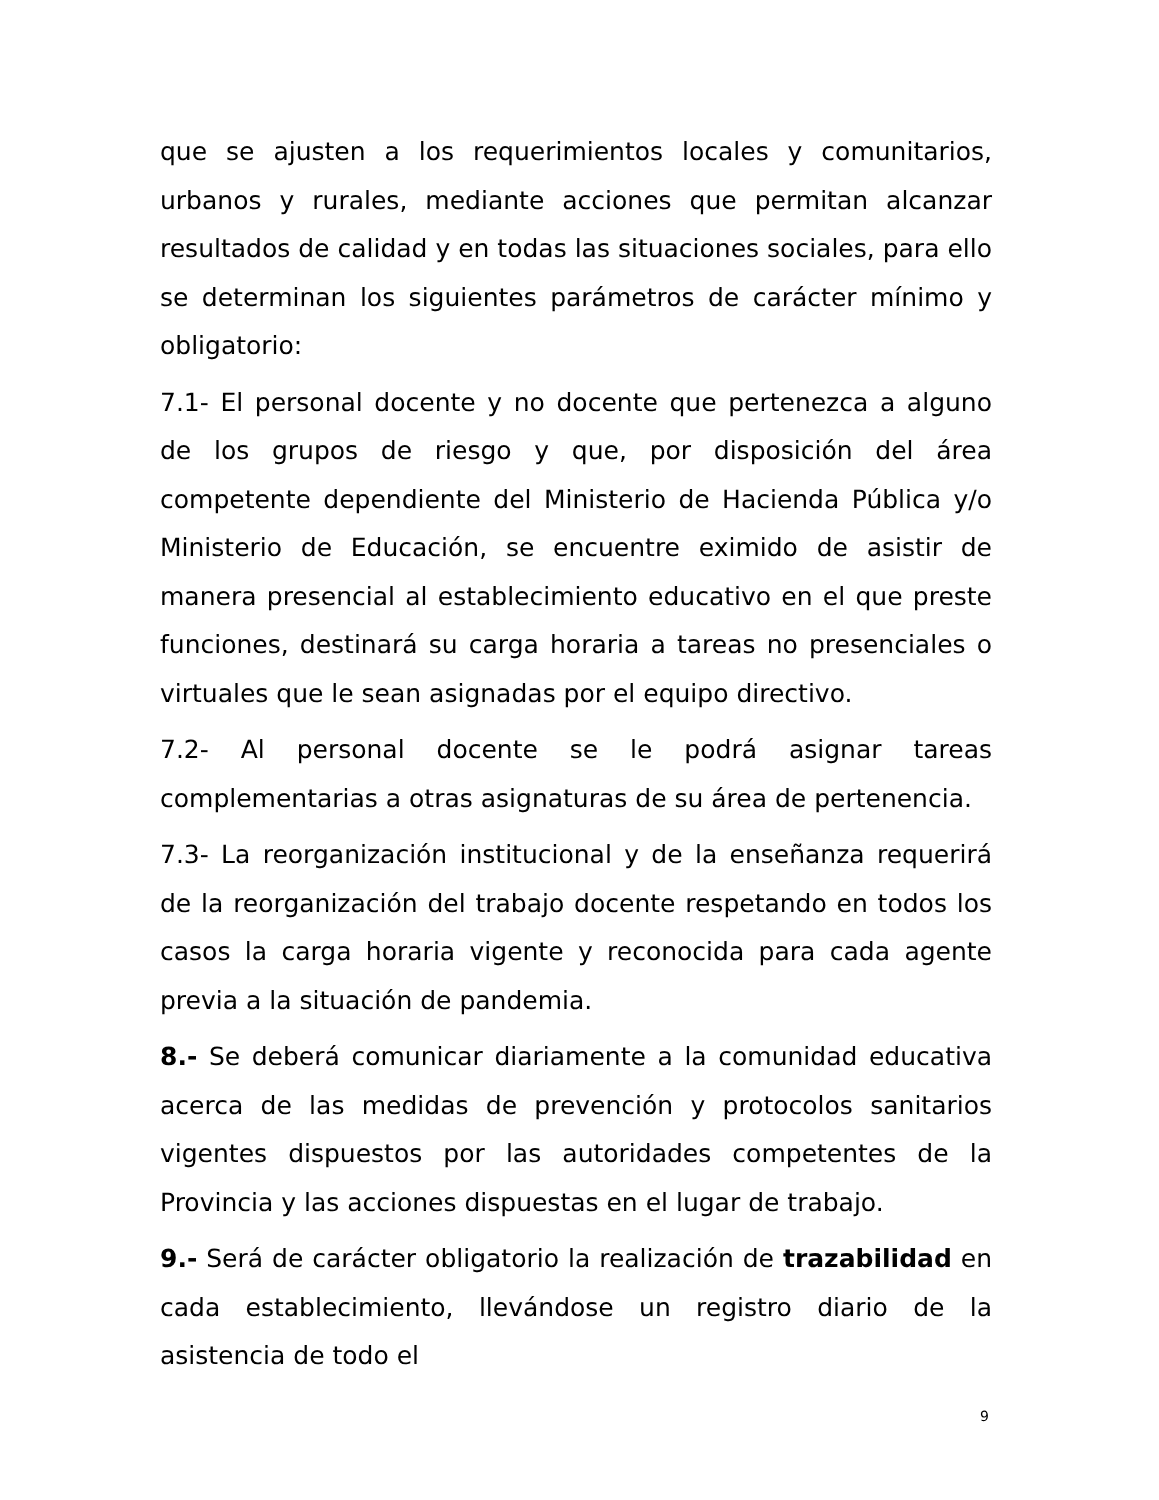que se ajusten a los requerimientos locales y comunitarios, urbanos y rurales, mediante acciones que permitan alcanzar resultados de calidad y en todas las situaciones sociales, para ello se determinan los siguientes parámetros de carácter mínimo y obligatorio:
7.1- El personal docente y no docente que pertenezca a alguno de los grupos de riesgo y que, por disposición del área competente dependiente del Ministerio de Hacienda Pública y/o Ministerio de Educación, se encuentre eximido de asistir de manera presencial al establecimiento educativo en el que preste funciones, destinará su carga horaria a tareas no presenciales o virtuales que le sean asignadas por el equipo directivo.
7.2- Al personal docente se le podrá asignar tareas complementarias a otras asignaturas de su área de pertenencia.
7.3- La reorganización institucional y de la enseñanza requerirá de la reorganización del trabajo docente respetando en todos los casos la carga horaria vigente y reconocida para cada agente previa a la situación de pandemia.
8.- Se deberá comunicar diariamente a la comunidad educativa acerca de las medidas de prevención y protocolos sanitarios vigentes dispuestos por las autoridades competentes de la Provincia y las acciones dispuestas en el lugar de trabajo.
9.- Será de carácter obligatorio la realización de trazabilidad en cada establecimiento, llevándose un registro diario de la asistencia de todo el
9